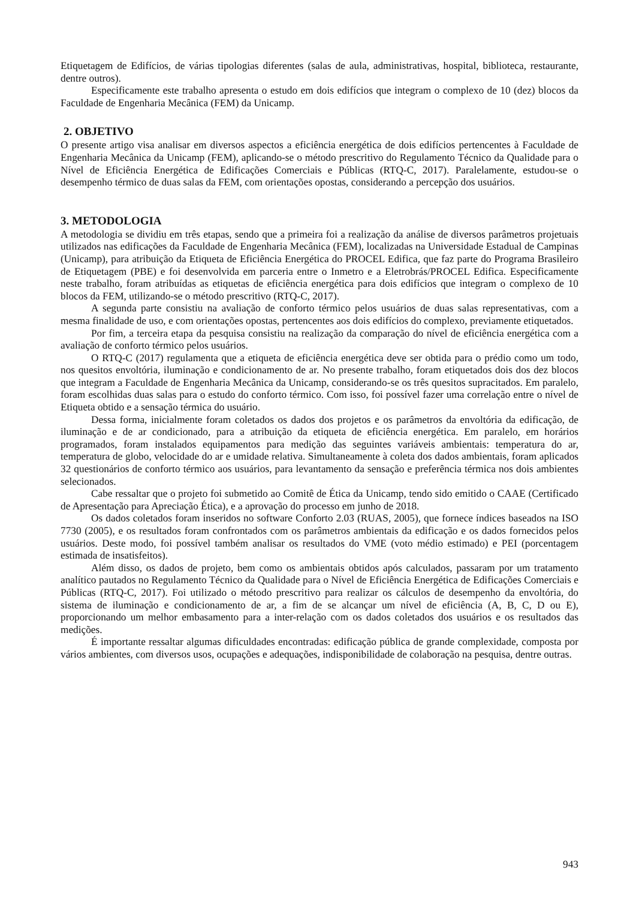Etiquetagem de Edifícios, de várias tipologias diferentes (salas de aula, administrativas, hospital, biblioteca, restaurante, dentre outros).
Especificamente este trabalho apresenta o estudo em dois edifícios que integram o complexo de 10 (dez) blocos da Faculdade de Engenharia Mecânica (FEM) da Unicamp.
2. OBJETIVO
O presente artigo visa analisar em diversos aspectos a eficiência energética de dois edifícios pertencentes à Faculdade de Engenharia Mecânica da Unicamp (FEM), aplicando-se o método prescritivo do Regulamento Técnico da Qualidade para o Nível de Eficiência Energética de Edificações Comerciais e Públicas (RTQ-C, 2017). Paralelamente, estudou-se o desempenho térmico de duas salas da FEM, com orientações opostas, considerando a percepção dos usuários.
3. METODOLOGIA
A metodologia se dividiu em três etapas, sendo que a primeira foi a realização da análise de diversos parâmetros projetuais utilizados nas edificações da Faculdade de Engenharia Mecânica (FEM), localizadas na Universidade Estadual de Campinas (Unicamp), para atribuição da Etiqueta de Eficiência Energética do PROCEL Edifica, que faz parte do Programa Brasileiro de Etiquetagem (PBE) e foi desenvolvida em parceria entre o Inmetro e a Eletrobrás/PROCEL Edifica. Especificamente neste trabalho, foram atribuídas as etiquetas de eficiência energética para dois edifícios que integram o complexo de 10 blocos da FEM, utilizando-se o método prescritivo (RTQ-C, 2017).
A segunda parte consistiu na avaliação de conforto térmico pelos usuários de duas salas representativas, com a mesma finalidade de uso, e com orientações opostas, pertencentes aos dois edifícios do complexo, previamente etiquetados.
Por fim, a terceira etapa da pesquisa consistiu na realização da comparação do nível de eficiência energética com a avaliação de conforto térmico pelos usuários.
O RTQ-C (2017) regulamenta que a etiqueta de eficiência energética deve ser obtida para o prédio como um todo, nos quesitos envoltória, iluminação e condicionamento de ar. No presente trabalho, foram etiquetados dois dos dez blocos que integram a Faculdade de Engenharia Mecânica da Unicamp, considerando-se os três quesitos supracitados. Em paralelo, foram escolhidas duas salas para o estudo do conforto térmico. Com isso, foi possível fazer uma correlação entre o nível de Etiqueta obtido e a sensação térmica do usuário.
Dessa forma, inicialmente foram coletados os dados dos projetos e os parâmetros da envoltória da edificação, de iluminação e de ar condicionado, para a atribuição da etiqueta de eficiência energética. Em paralelo, em horários programados, foram instalados equipamentos para medição das seguintes variáveis ambientais: temperatura do ar, temperatura de globo, velocidade do ar e umidade relativa. Simultaneamente à coleta dos dados ambientais, foram aplicados 32 questionários de conforto térmico aos usuários, para levantamento da sensação e preferência térmica nos dois ambientes selecionados.
Cabe ressaltar que o projeto foi submetido ao Comitê de Ética da Unicamp, tendo sido emitido o CAAE (Certificado de Apresentação para Apreciação Ética), e a aprovação do processo em junho de 2018.
Os dados coletados foram inseridos no software Conforto 2.03 (RUAS, 2005), que fornece índices baseados na ISO 7730 (2005), e os resultados foram confrontados com os parâmetros ambientais da edificação e os dados fornecidos pelos usuários. Deste modo, foi possível também analisar os resultados do VME (voto médio estimado) e PEI (porcentagem estimada de insatisfeitos).
Além disso, os dados de projeto, bem como os ambientais obtidos após calculados, passaram por um tratamento analítico pautados no Regulamento Técnico da Qualidade para o Nível de Eficiência Energética de Edificações Comerciais e Públicas (RTQ-C, 2017). Foi utilizado o método prescritivo para realizar os cálculos de desempenho da envoltória, do sistema de iluminação e condicionamento de ar, a fim de se alcançar um nível de eficiência (A, B, C, D ou E), proporcionando um melhor embasamento para a inter-relação com os dados coletados dos usuários e os resultados das medições.
É importante ressaltar algumas dificuldades encontradas: edificação pública de grande complexidade, composta por vários ambientes, com diversos usos, ocupações e adequações, indisponibilidade de colaboração na pesquisa, dentre outras.
943